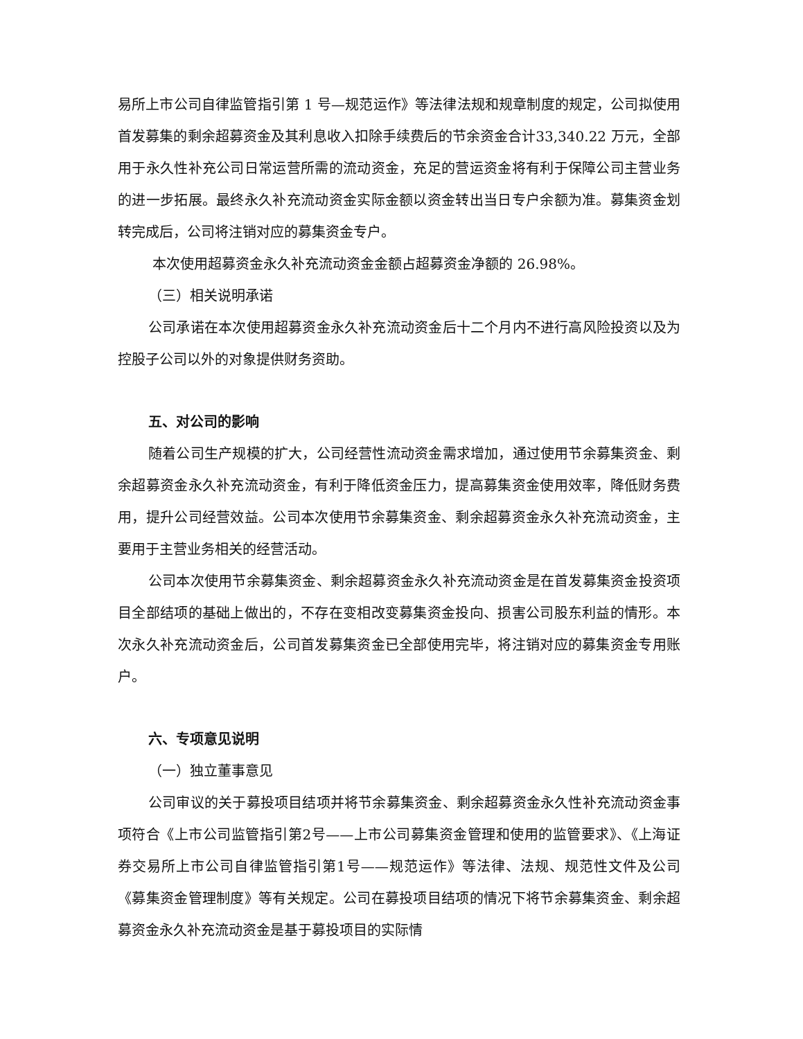易所上市公司自律监管指引第 1 号—规范运作》等法律法规和规章制度的规定，公司拟使用首发募集的剩余超募资金及其利息收入扣除手续费后的节余资金合计33,340.22 万元，全部用于永久性补充公司日常运营所需的流动资金，充足的营运资金将有利于保障公司主营业务的进一步拓展。最终永久补充流动资金实际金额以资金转出当日专户余额为准。募集资金划转完成后，公司将注销对应的募集资金专户。
本次使用超募资金永久补充流动资金金额占超募资金净额的 26.98%。
（三）相关说明承诺
公司承诺在本次使用超募资金永久补充流动资金后十二个月内不进行高风险投资以及为控股子公司以外的对象提供财务资助。
五、对公司的影响
随着公司生产规模的扩大，公司经营性流动资金需求增加，通过使用节余募集资金、剩余超募资金永久补充流动资金，有利于降低资金压力，提高募集资金使用效率，降低财务费用，提升公司经营效益。公司本次使用节余募集资金、剩余超募资金永久补充流动资金，主要用于主营业务相关的经营活动。
公司本次使用节余募集资金、剩余超募资金永久补充流动资金是在首发募集资金投资项目全部结项的基础上做出的，不存在变相改变募集资金投向、损害公司股东利益的情形。本次永久补充流动资金后，公司首发募集资金已全部使用完毕，将注销对应的募集资金专用账户。
六、专项意见说明
（一）独立董事意见
公司审议的关于募投项目结项并将节余募集资金、剩余超募资金永久性补充流动资金事项符合《上市公司监管指引第2号——上市公司募集资金管理和使用的监管要求》、《上海证券交易所上市公司自律监管指引第1号——规范运作》等法律、法规、规范性文件及公司《募集资金管理制度》等有关规定。公司在募投项目结项的情况下将节余募集资金、剩余超募资金永久补充流动资金是基于募投项目的实际情